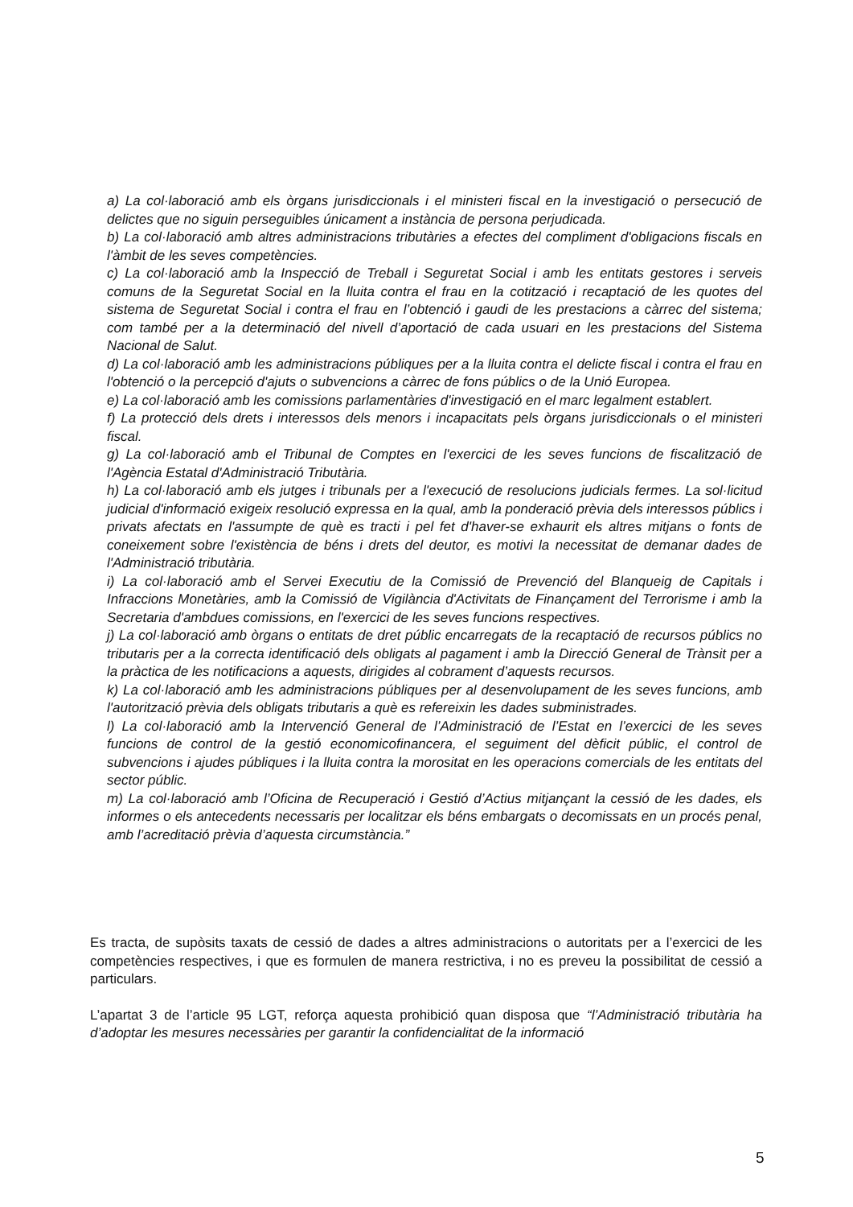a) La col·laboració amb els òrgans jurisdiccionals i el ministeri fiscal en la investigació o persecució de delictes que no siguin perseguibles únicament a instància de persona perjudicada.
b) La col·laboració amb altres administracions tributàries a efectes del compliment d'obligacions fiscals en l'àmbit de les seves competències.
c) La col·laboració amb la Inspecció de Treball i Seguretat Social i amb les entitats gestores i serveis comuns de la Seguretat Social en la lluita contra el frau en la cotització i recaptació de les quotes del sistema de Seguretat Social i contra el frau en l’obtenció i gaudi de les prestacions a càrrec del sistema; com també per a la determinació del nivell d’aportació de cada usuari en les prestacions del Sistema Nacional de Salut.
d) La col·laboració amb les administracions públiques per a la lluita contra el delicte fiscal i contra el frau en l'obtenció o la percepció d'ajuts o subvencions a càrrec de fons públics o de la Unió Europea.
e) La col·laboració amb les comissions parlamentàries d'investigació en el marc legalment establert.
f) La protecció dels drets i interessos dels menors i incapacitats pels òrgans jurisdiccionals o el ministeri fiscal.
g) La col·laboració amb el Tribunal de Comptes en l'exercici de les seves funcions de fiscalització de l'Agència Estatal d'Administració Tributària.
h) La col·laboració amb els jutges i tribunals per a l'execució de resolucions judicials fermes. La sol·licitud judicial d'informació exigeix resolució expressa en la qual, amb la ponderació prèvia dels interessos públics i privats afectats en l'assumpte de què es tracti i pel fet d'haver-se exhaurit els altres mitjans o fonts de coneixement sobre l'existència de béns i drets del deutor, es motivi la necessitat de demanar dades de l'Administració tributària.
i) La col·laboració amb el Servei Executiu de la Comissió de Prevenció del Blanqueig de Capitals i Infraccions Monetàries, amb la Comissió de Vigilància d'Activitats de Finançament del Terrorisme i amb la Secretaria d'ambdues comissions, en l'exercici de les seves funcions respectives.
j) La col·laboració amb òrgans o entitats de dret públic encarregats de la recaptació de recursos públics no tributaris per a la correcta identificació dels obligats al pagament i amb la Direcció General de Trànsit per a la pràctica de les notificacions a aquests, dirigides al cobrament d’aquests recursos.
k) La col·laboració amb les administracions públiques per al desenvolupament de les seves funcions, amb l'autorització prèvia dels obligats tributaris a què es refereixin les dades subministrades.
l) La col·laboració amb la Intervenció General de l’Administració de l’Estat en l’exercici de les seves funcions de control de la gestió economicofinancera, el seguiment del dèficit públic, el control de subvencions i ajudes públiques i la lluita contra la morositat en les operacions comercials de les entitats del sector públic.
m) La col·laboració amb l’Oficina de Recuperació i Gestió d’Actius mitjançant la cessió de les dades, els informes o els antecedents necessaris per localitzar els béns embargats o decomissats en un procés penal, amb l’acreditació prèvia d’aquesta circumstància.”
Es tracta, de supòsits taxats de cessió de dades a altres administracions o autoritats per a l’exercici de les competències respectives, i que es formulen de manera restrictiva, i no es preveu la possibilitat de cessió a particulars.
L’apartat 3 de l’article 95 LGT, reforça aquesta prohibició quan disposa que “l’Administració tributària ha d’adoptar les mesures necessàries per garantir la confidencialitat de la informació
5